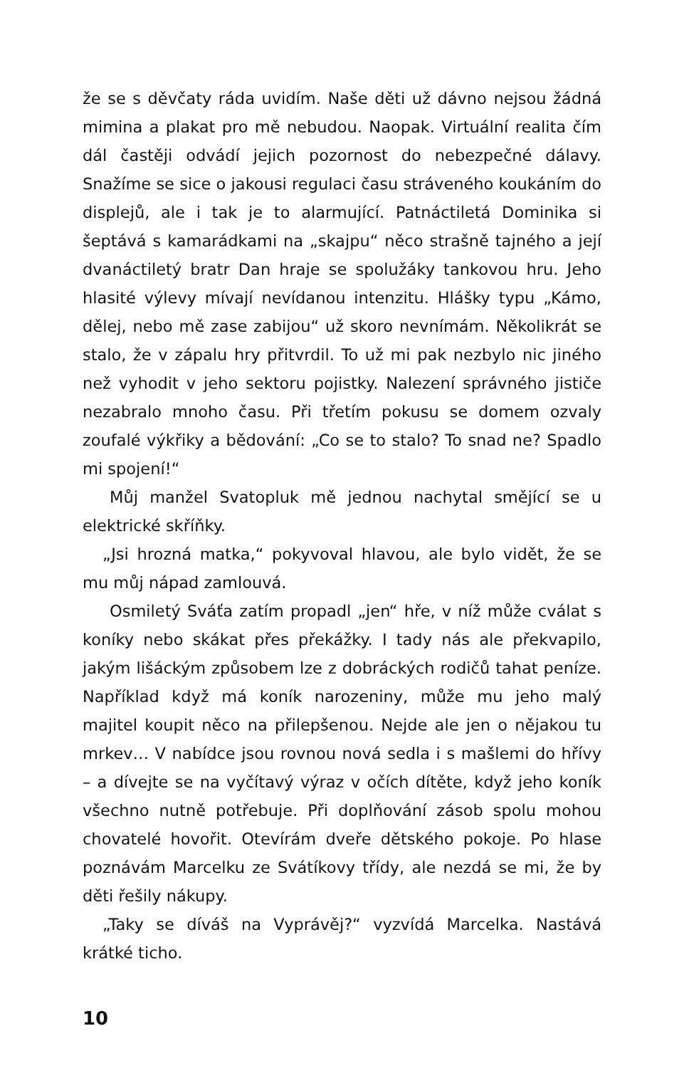že se s děvčaty ráda uvidím. Naše děti už dávno nejsou žádná mimina a plakat pro mě nebudou. Naopak. Virtuální realita čím dál častěji odvádí jejich pozornost do nebezpečné dálavy. Snažíme se sice o jakousi regulaci času stráveného koukáním do displejů, ale i tak je to alarmující. Patnáctiletá Dominika si šeptává s kamarádkami na „skajpu“ něco strašně tajného a její dvanáctiletý bratr Dan hraje se spolužáky tankovou hru. Jeho hlasité výlevy mívají nevídanou intenzitu. Hlášky typu „Kámo, dělej, nebo mě zase zabijou“ už skoro nevnímám. Několikrát se stalo, že v zápalu hry přitvrdil. To už mi pak nezbylo nic jiného než vyhodit v jeho sektoru pojistky. Nalezení správného jističe nezabralo mnoho času. Při třetím pokusu se domem ozvaly zoufalé výkřiky a bědování: „Co se to stalo? To snad ne? Spadlo mi spojení!“
Můj manžel Svatopluk mě jednou nachytal smějící se u elektrické skříňky.
„Jsi hrozná matka,“ pokyvoval hlavou, ale bylo vidět, že se mu můj nápad zamlouvá.
Osmiletý Sváťa zatím propadl „jen“ hře, v níž může cválat s koníky nebo skákat přes překážky. I tady nás ale překvapilo, jakým lišáckým způsobem lze z dobráckých rodičů tahat peníze. Například když má koník narozeniny, může mu jeho malý majitel koupit něco na přilepšenou. Nejde ale jen o nějakou tu mrkev… V nabídce jsou rovnou nová sedla i s mašlemi do hřívy – a dívejte se na vyčítavý výraz v očích dítěte, když jeho koník všechno nutně potřebuje. Při doplňování zásob spolu mohou chovatelé hovořit. Otevírám dveře dětského pokoje. Po hlase poznávám Marcelku ze Svátíkovy třídy, ale nezdá se mi, že by děti řešily nákupy.
„Taky se díváš na Vyprávěj?“ vyzvídá Marcelka. Nastává krátké ticho.
10